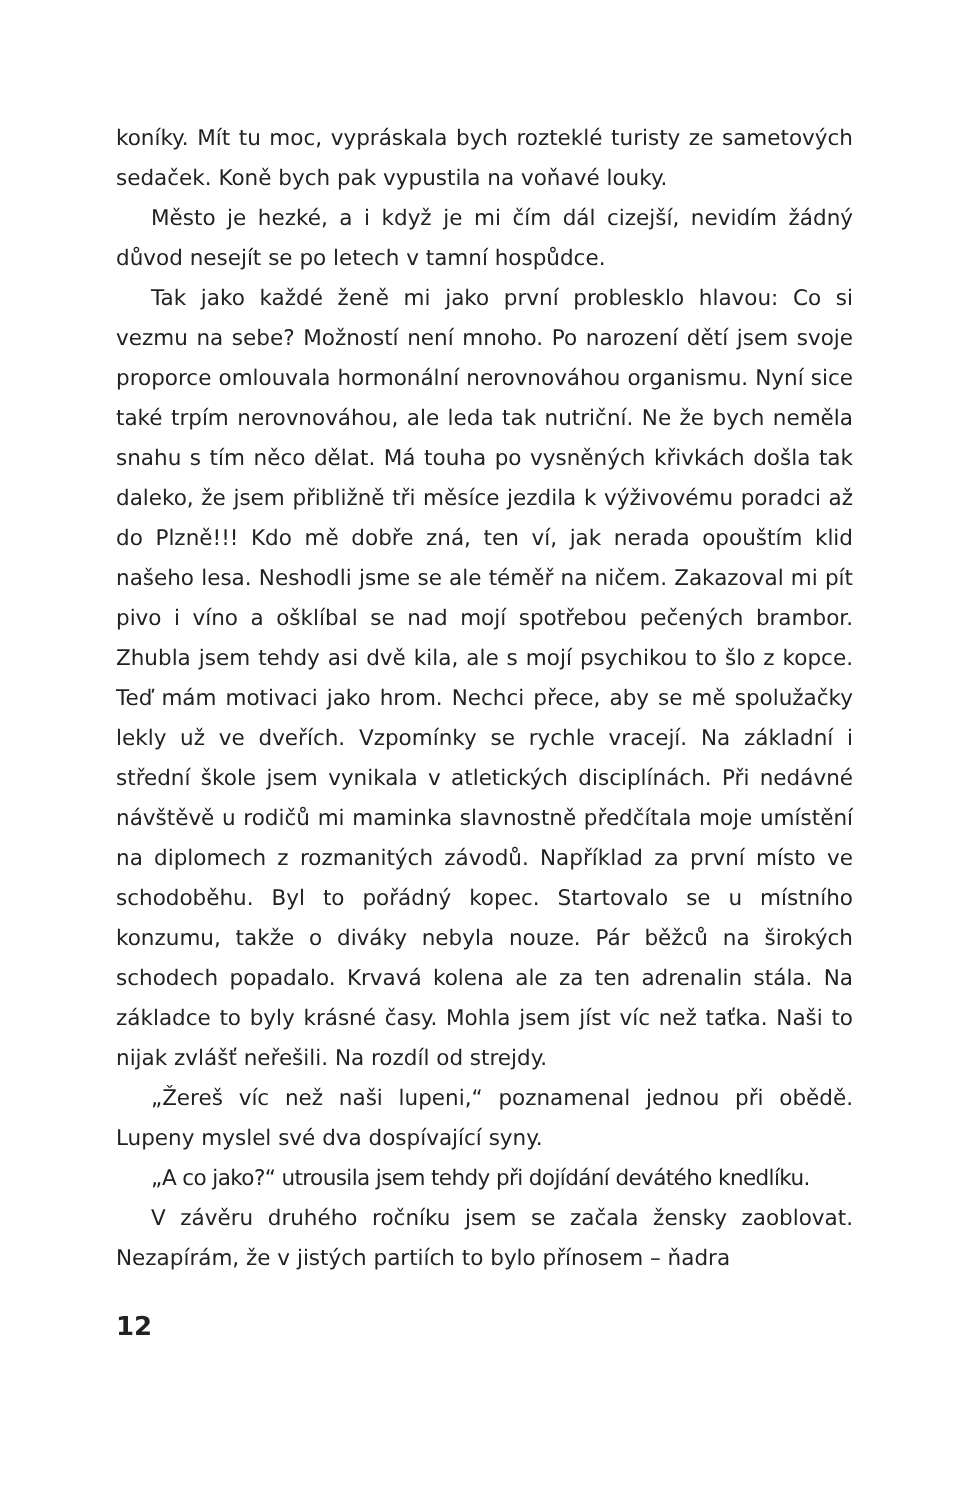koníky. Mít tu moc, vypráskala bych rozteklé turisty ze sametových sedaček. Koně bych pak vypustila na voňavé louky.
Město je hezké, a i když je mi čím dál cizejší, nevidím žádný důvod nesejít se po letech v tamní hospůdce.
Tak jako každé ženě mi jako první problesklo hlavou: Co si vezmu na sebe? Možností není mnoho. Po narození dětí jsem svoje proporce omlouvala hormonální nerovnováhou organismu. Nyní sice také trpím nerovnováhou, ale leda tak nutriční. Ne že bych neměla snahu s tím něco dělat. Má touha po vysněných křivkách došla tak daleko, že jsem přibližně tři měsíce jezdila k výživovému poradci až do Plzně!!! Kdo mě dobře zná, ten ví, jak nerada opouštím klid našeho lesa. Neshodli jsme se ale téměř na ničem. Zakazoval mi pít pivo i víno a ošklíbal se nad mojí spotřebou pečených brambor. Zhubla jsem tehdy asi dvě kila, ale s mojí psychikou to šlo z kopce. Teď mám motivaci jako hrom. Nechci přece, aby se mě spolužačky lekly už ve dveřích. Vzpomínky se rychle vracejí. Na základní i střední škole jsem vynikala v atletických disciplínách. Při nedávné návštěvě u rodičů mi maminka slavnostně předčítala moje umístění na diplomech z rozmanitých závodů. Například za první místo ve schodoběhu. Byl to pořádný kopec. Startovalo se u místního konzumu, takže o diváky nebyla nouze. Pár běžců na širokých schodech popadalo. Krvavá kolena ale za ten adrenalin stála. Na základce to byly krásné časy. Mohla jsem jíst víc než taťka. Naši to nijak zvlášť neřešili. Na rozdíl od strejdy.
„Žereš víc než naši lupeni,“ poznamenal jednou při obědě. Lupeny myslel své dva dospívající syny.
„A co jako?“ utrousila jsem tehdy při dojídání devátého knedlíku.
V závěru druhého ročníku jsem se začala žensky zaoblovat. Nezapírám, že v jistých partiích to bylo přínosem – ňadra
12